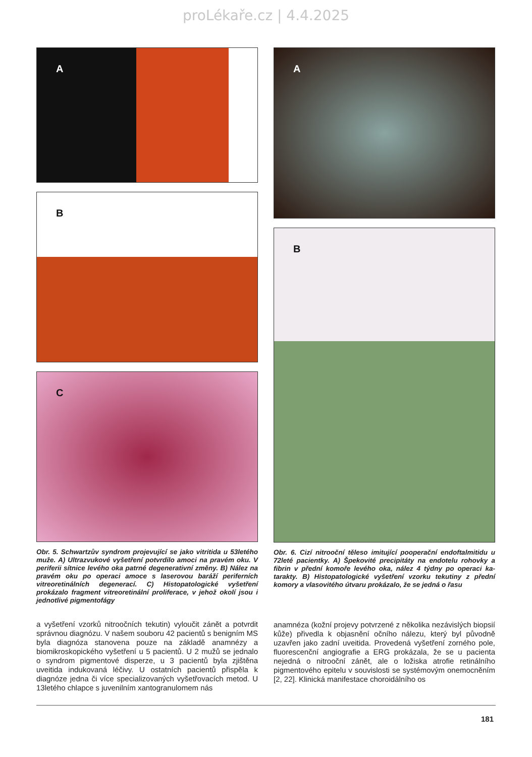proLékaře.cz | 4.4.2025
A
B
C
Obr. 5. Schwartzův syndrom projevující se jako vitritida u 53le­tého muže. A) Ultrazvukové vyšetření potvrdilo amoci na pravém oku. V periferii sítnice levého oka patrné degenerativní změny. B) Nález na pravém oku po operaci amoce s laserovou baráží peri­ferních vitreoretinálních degenerací. C) Histopatologické vyšet­ření prokázalo fragment vitreoretinální proliferace, v jehož okolí jsou i jednotlivé pigmentofágy
a vyšetření vzorků nitroočních tekutin) vyloučit zánět a potvr­dit správnou diagnózu. V našem souboru 42 pacientů s benig­ním MS byla diagnóza stanovena pouze na základě ana­mnézy a biomikroskopického vyšetření u 5 pacientů. U 2 mužů se jednalo o syndrom pigmentové disperze, u 3 pacientů byla zjištěna uveitida indukovaná léčivy. U ostatních pacientů při­spěla k diagnóze jedna či více specializovaných vyšetřovacích metod. U 13letého chlapce s juvenilním xantogranulomem nás
A
B
Obr. 6. Cizí nitrooční těleso imitující pooperační endoftalmitidu u 72leté pacientky. A) Špekovité precipitáty na endotelu rohovky a fibrin v přední komoře levého oka, nález 4 týdny po operaci ka­tarakty. B) Histopatologické vyšetření vzorku tekutiny z přední komory a vlasovitého útvaru prokázalo, že se jedná o řasu
anamnéza (kožní projevy potvrzené z několika nezávislých bi­opsií kůže) přivedla k objasnění očního nálezu, který byl pů­vodně uzavřen jako zadní uveitida. Provedená vyšetření zor­ného pole, fluorescenční angiografie a ERG prokázala, že se u pacienta nejedná o nitrooční zánět, ale o ložiska atrofie reti­nálního pigmentového epitelu v souvislosti se systémovým onemocněním [2, 22]. Klinická manifestace choroidálního os­
181